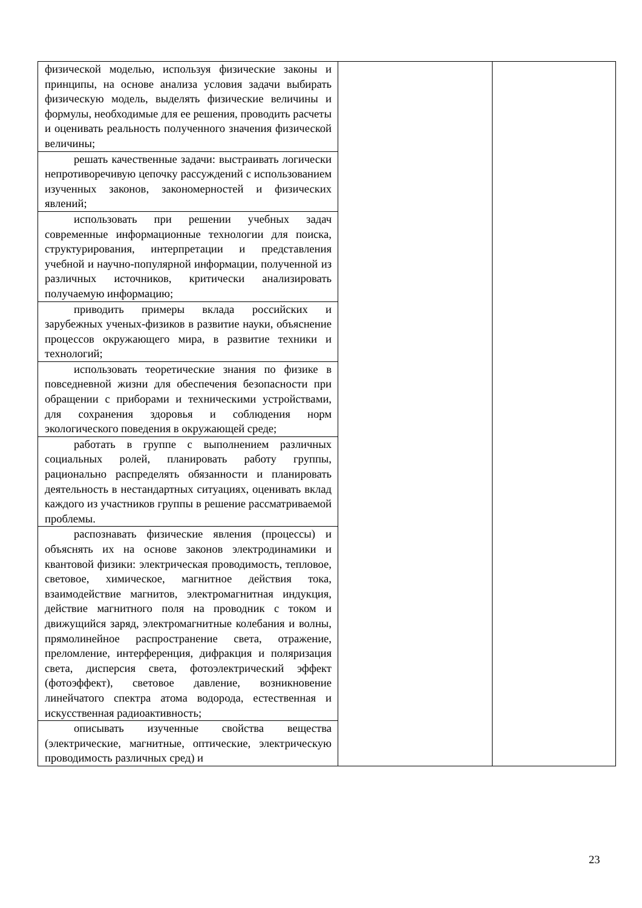| физической моделью, используя физические законы и принципы, на основе анализа условия задачи выбирать физическую модель, выделять физические величины и формулы, необходимые для ее решения, проводить расчеты и оценивать реальность полученного значения физической величины; | | |
| решать качественные задачи: выстраивать логически непротиворечивую цепочку рассуждений с использованием изученных законов, закономерностей и физических явлений; | | |
| использовать при решении учебных задач современные информационные технологии для поиска, структурирования, интерпретации и представления учебной и научно-популярной информации, полученной из различных источников, критически анализировать получаемую информацию; | | |
| приводить примеры вклада российских и зарубежных ученых-физиков в развитие науки, объяснение процессов окружающего мира, в развитие техники и технологий; | | |
| использовать теоретические знания по физике в повседневной жизни для обеспечения безопасности при обращении с приборами и техническими устройствами, для сохранения здоровья и соблюдения норм экологического поведения в окружающей среде; | | |
| работать в группе с выполнением различных социальных ролей, планировать работу группы, рационально распределять обязанности и планировать деятельность в нестандартных ситуациях, оценивать вклад каждого из участников группы в решение рассматриваемой проблемы. | | |
| распознавать физические явления (процессы) и объяснять их на основе законов электродинамики и квантовой физики: электрическая проводимость, тепловое, световое, химическое, магнитное действия тока, взаимодействие магнитов, электромагнитная индукция, действие магнитного поля на проводник с током и движущийся заряд, электромагнитные колебания и волны, прямолинейное распространение света, отражение, преломление, интерференция, дифракция и поляризация света, дисперсия света, фотоэлектрический эффект (фотоэффект), световое давление, возникновение линейчатого спектра атома водорода, естественная и искусственная радиоактивность; | | |
| описывать изученные свойства вещества (электрические, магнитные, оптические, электрическую проводимость различных сред) и | | |
23